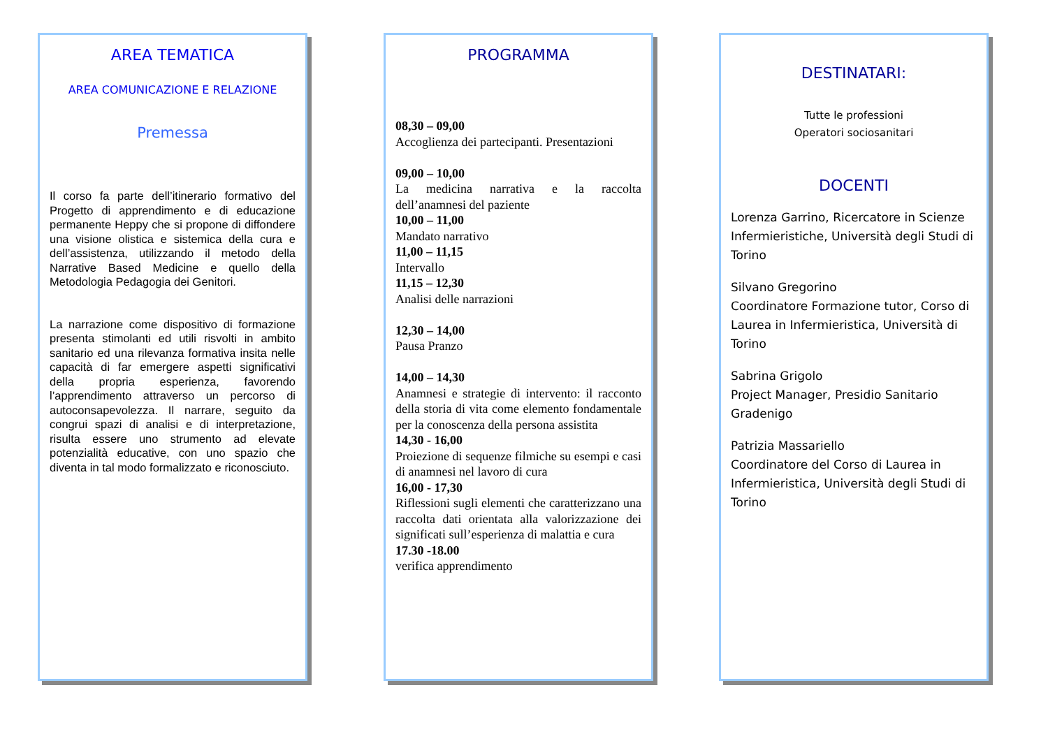AREA TEMATICA
AREA COMUNICAZIONE E RELAZIONE
Premessa
Il corso fa parte dell’itinerario formativo del Progetto di apprendimento e di educazione permanente Heppy che si propone di diffondere una visione olistica e sistemica della cura e dell’assistenza, utilizzando il metodo della Narrative Based Medicine e quello della Metodologia Pedagogia dei Genitori.
La narrazione come dispositivo di formazione presenta stimolanti ed utili risvolti in ambito sanitario ed una rilevanza formativa insita nelle capacità di far emergere aspetti significativi della propria esperienza, favorendo l’apprendimento attraverso un percorso di autoconsapevolezza. Il narrare, seguito da congrui spazi di analisi e di interpretazione, risulta essere uno strumento ad elevate potenzialità educative, con uno spazio che diventa in tal modo formalizzato e riconosciuto.
PROGRAMMA
08,30 – 09,00
Accoglienza dei partecipanti. Presentazioni
09,00 – 10,00
La medicina narrativa e la raccolta dell’anamnesi del paziente
10,00 – 11,00
Mandato narrativo
11,00 – 11,15
Intervallo
11,15 – 12,30
Analisi delle narrazioni
12,30 – 14,00
Pausa Pranzo
14,00 – 14,30
Anamnesi e strategie di intervento: il racconto della storia di vita come elemento fondamentale per la conoscenza della persona assistita
14,30 - 16,00
Proiezione di sequenze filmiche su esempi e casi di anamnesi nel lavoro di cura
16,00 - 17,30
Riflessioni sugli elementi che caratterizzano una raccolta dati orientata alla valorizzazione dei significati sull’esperienza di malattia e cura
17.30 -18.00
verifica apprendimento
DESTINATARI:
Tutte le professioni
Operatori sociosanitari
DOCENTI
Lorenza Garrino, Ricercatore in Scienze Infermieristiche, Università degli Studi di Torino
Silvano Gregorino
Coordinatore Formazione tutor, Corso di Laurea in Infermieristica, Università di Torino
Sabrina Grigolo
Project Manager, Presidio Sanitario Gradenigo
Patrizia Massariello
Coordinatore del Corso di Laurea in Infermieristica, Università degli Studi di Torino